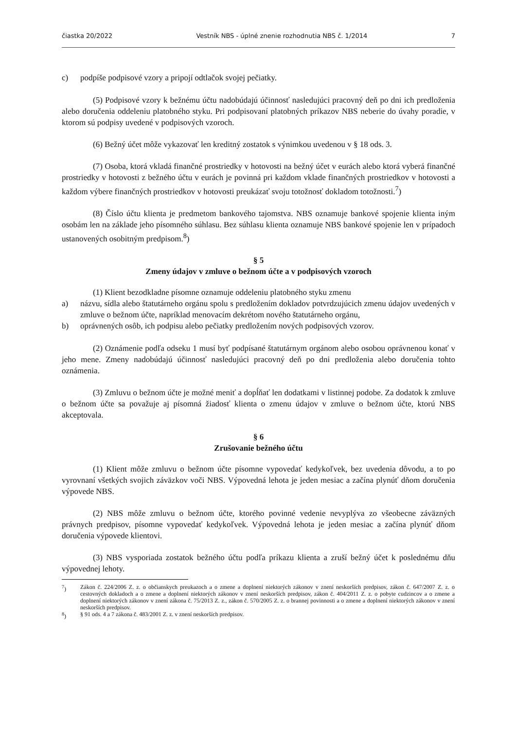čiastka 20/2022 Vestník NBS - úplné znenie rozhodnutia NBS č. 1/2014 7
c) podpíše podpisové vzory a pripojí odtlačok svojej pečiatky.
(5) Podpisové vzory k bežnému účtu nadobúdajú účinnosť nasledujúci pracovný deň po dni ich predloženia alebo doručenia oddeleniu platobného styku. Pri podpisovaní platobných príkazov NBS neberie do úvahy poradie, v ktorom sú podpisy uvedené v podpisových vzoroch.
(6) Bežný účet môže vykazovať len kreditný zostatok s výnimkou uvedenou v § 18 ods. 3.
(7) Osoba, ktorá vkladá finančné prostriedky v hotovosti na bežný účet v eurách alebo ktorá vyberá finančné prostriedky v hotovosti z bežného účtu v eurách je povinná pri každom vklade finančných prostriedkov v hotovosti a každom výbere finančných prostriedkov v hotovosti preukázať svoju totožnosť dokladom totožnosti.<sup>7</sup>)
(8) Číslo účtu klienta je predmetom bankového tajomstva. NBS oznamuje bankové spojenie klienta iným osobám len na základe jeho písomného súhlasu. Bez súhlasu klienta oznamuje NBS bankové spojenie len v prípadoch ustanovených osobitným predpisom.<sup>8</sup>)
§ 5
Zmeny údajov v zmluve o bežnom účte a v podpisových vzoroch
(1) Klient bezodkladne písomne oznamuje oddeleniu platobného styku zmenu
a) názvu, sídla alebo štatutárneho orgánu spolu s predložením dokladov potvrdzujúcich zmenu údajov uvedených v zmluve o bežnom účte, napríklad menovacím dekrétom nového štatutárneho orgánu,
b) oprávnených osôb, ich podpisu alebo pečiatky predložením nových podpisových vzorov.
(2) Oznámenie podľa odseku 1 musí byť podpísané štatutárnym orgánom alebo osobou oprávnenou konať v jeho mene. Zmeny nadobúdajú účinnosť nasledujúci pracovný deň po dni predloženia alebo doručenia tohto oznámenia.
(3) Zmluvu o bežnom účte je možné meniť a dopĺňať len dodatkami v listinnej podobe. Za dodatok k zmluve o bežnom účte sa považuje aj písomná žiadosť klienta o zmenu údajov v zmluve o bežnom účte, ktorú NBS akceptovala.
§ 6
Zrušovanie bežného účtu
(1) Klient môže zmluvu o bežnom účte písomne vypovedať kedykoľvek, bez uvedenia dôvodu, a to po vyrovnaní všetkých svojich záväzkov voči NBS. Výpovedná lehota je jeden mesiac a začína plynúť dňom doručenia výpovede NBS.
(2) NBS môže zmluvu o bežnom účte, ktorého povinné vedenie nevyplýva zo všeobecne záväzných právnych predpisov, písomne vypovedať kedykoľvek. Výpovedná lehota je jeden mesiac a začína plynúť dňom doručenia výpovede klientovi.
(3) NBS vysporiada zostatok bežného účtu podľa príkazu klienta a zruší bežný účet k poslednému dňu výpovednej lehoty.
<sup>7</sup>) Zákon č. 224/2006 Z. z. o občianskych preukazoch a o zmene a doplnení niektorých zákonov v znení neskorších predpisov, zákon č. 647/2007 Z. z. o cestovných dokladoch a o zmene a doplnení niektorých zákonov v znení neskorších predpisov, zákon č. 404/2011 Z. z. o pobyte cudzincov a o zmene a doplnení niektorých zákonov v znení zákona č. 75/2013 Z. z., zákon č. 570/2005 Z. z. o brannej povinnosti a o zmene a doplnení niektorých zákonov v znení neskorších predpisov.
<sup>8</sup>) § 91 ods. 4 a 7 zákona č. 483/2001 Z. z. v znení neskorších predpisov.